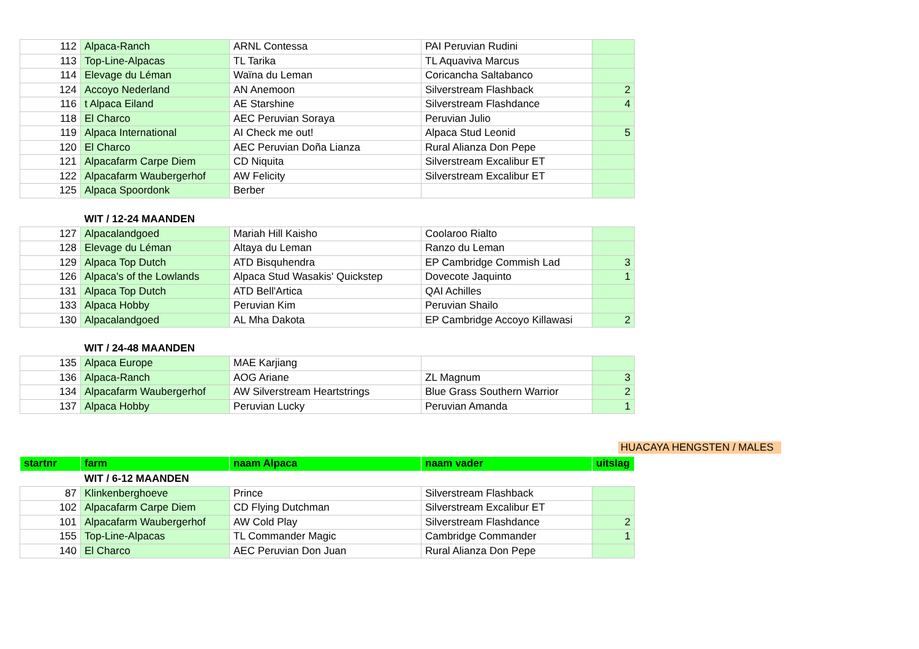| 112 | Alpaca-Ranch | ARNL Contessa | PAI Peruvian Rudini | |
| 113 | Top-Line-Alpacas | TL Tarika | TL Aquaviva Marcus | |
| 114 | Elevage du Léman | Waïna du Leman | Coricancha Saltabanco | |
| 124 | Accoyo Nederland | AN Anemoon | Silverstream Flashback | 2 |
| 116 | t Alpaca Eiland | AE Starshine | Silverstream Flashdance | 4 |
| 118 | El Charco | AEC Peruvian Soraya | Peruvian Julio | |
| 119 | Alpaca International | AI Check me out! | Alpaca Stud Leonid | 5 |
| 120 | El Charco | AEC Peruvian Doña Lianza | Rural Alianza Don Pepe | |
| 121 | Alpacafarm Carpe Diem | CD Niquita | Silverstream Excalibur ET | |
| 122 | Alpacafarm Waubergerhof | AW Felicity | Silverstream Excalibur ET | |
| 125 | Alpaca Spoordonk | Berber | | |
| | WIT / 12-24 MAANDEN | | | |
| 127 | Alpacalandgoed | Mariah Hill Kaisho | Coolaroo Rialto | |
| 128 | Elevage du Léman | Altaya du Leman | Ranzo du Leman | |
| 129 | Alpaca Top Dutch | ATD Bisquhendra | EP Cambridge Commish Lad | 3 |
| 126 | Alpaca's of the Lowlands | Alpaca Stud Wasakis' Quickstep | Dovecote Jaquinto | 1 |
| 131 | Alpaca Top Dutch | ATD Bell'Artica | QAI Achilles | |
| 133 | Alpaca Hobby | Peruvian Kim | Peruvian Shailo | |
| 130 | Alpacalandgoed | AL Mha Dakota | EP Cambridge Accoyo Killawasi | 2 |
| | WIT / 24-48 MAANDEN | | | |
| 135 | Alpaca Europe | MAE Karjiang | | |
| 136 | Alpaca-Ranch | AOG Ariane | ZL Magnum | 3 |
| 134 | Alpacafarm Waubergerhof | AW Silverstream Heartstrings | Blue Grass Southern Warrior | 2 |
| 137 | Alpaca Hobby | Peruvian Lucky | Peruvian Amanda | 1 |
HUACAYA HENGSTEN / MALES
| startnr | farm | naam Alpaca | naam vader | uitslag |
| --- | --- | --- | --- | --- |
| | WIT / 6-12 MAANDEN | | | |
| 87 | Klinkenberghoeve | Prince | Silverstream Flashback | |
| 102 | Alpacafarm Carpe Diem | CD Flying Dutchman | Silverstream Excalibur ET | |
| 101 | Alpacafarm Waubergerhof | AW Cold Play | Silverstream Flashdance | 2 |
| 155 | Top-Line-Alpacas | TL Commander Magic | Cambridge Commander | 1 |
| 140 | El Charco | AEC Peruvian Don Juan | Rural Alianza Don Pepe | |